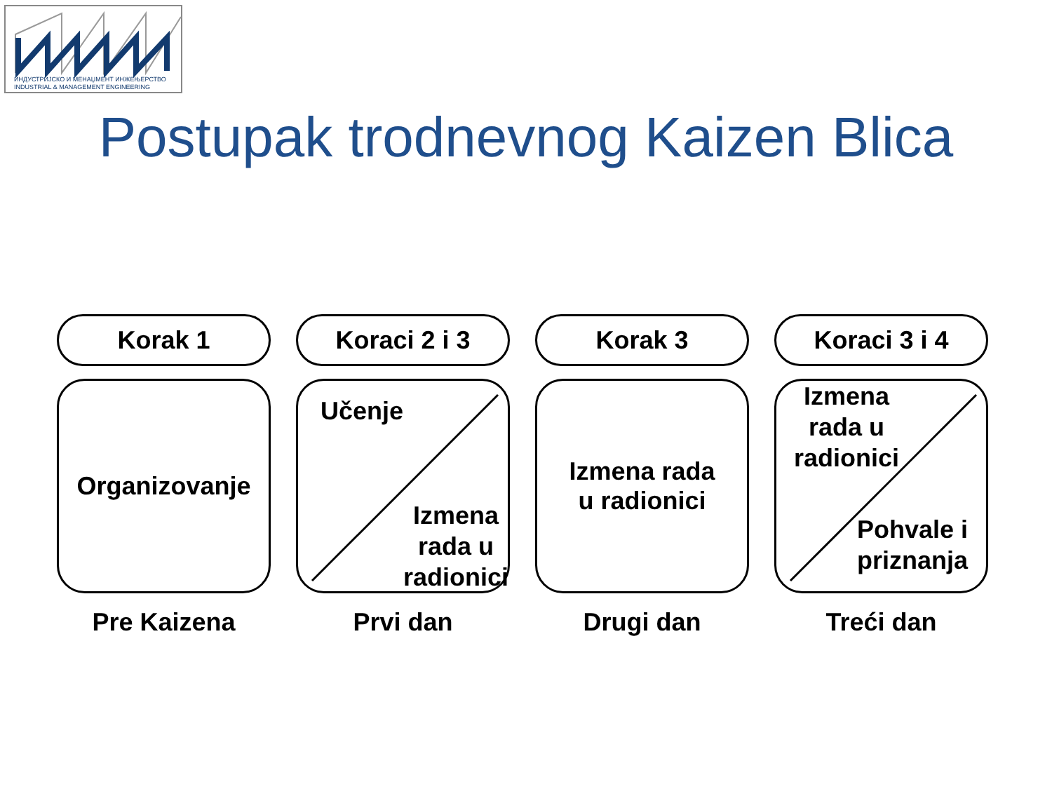ИНДУСТРИЈСКО И МЕНАЏМЕНТ ИНЖЕЊЕРСТВО
INDUSTRIAL & MANAGEMENT ENGINEERING
Postupak trodnevnog Kaizen Blica
Korak 1
Organizovanje
Pre Kaizena
Koraci 2 i 3
Učenje
Izmena
rada u
radionici
Prvi dan
Korak 3
Izmena rada
u radionici
Drugi dan
Koraci 3 i 4
Izmena
rada u
radionici
Pohvale i
priznanja
Treći dan